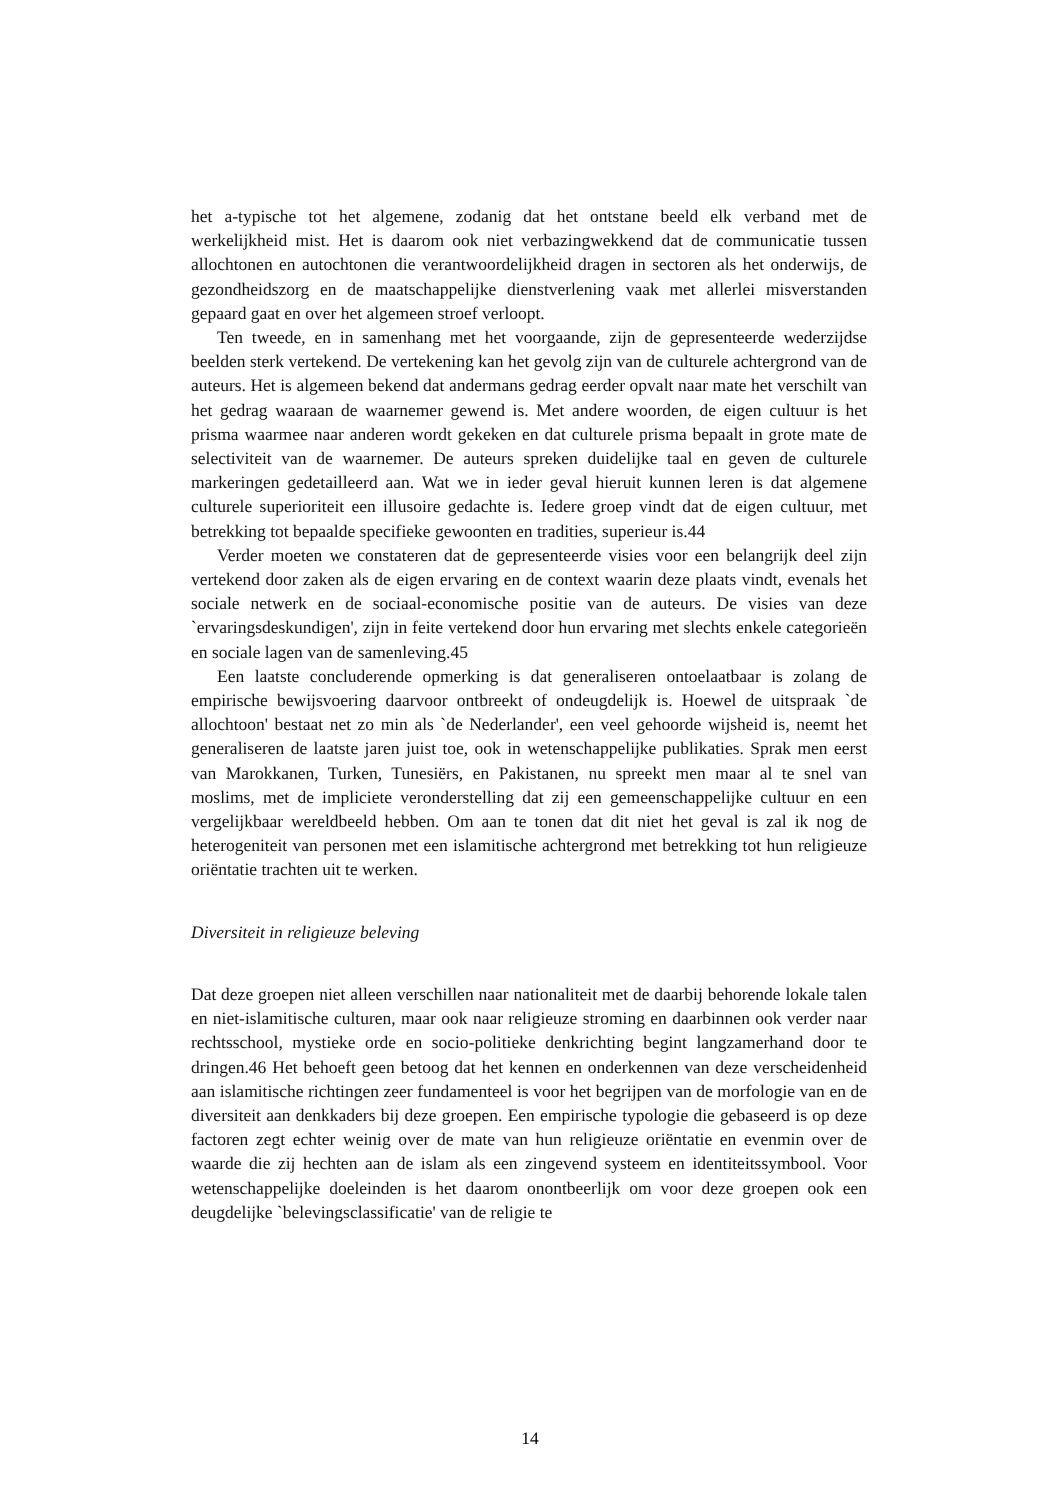het a-typische tot het algemene, zodanig dat het ontstane beeld elk verband met de werkelijkheid mist. Het is daarom ook niet verbazingwekkend dat de communicatie tussen allochtonen en autochtonen die verantwoordelijkheid dragen in sectoren als het onderwijs, de gezondheidszorg en de maatschappelijke dienstverlening vaak met allerlei misverstanden gepaard gaat en over het algemeen stroef verloopt.
Ten tweede, en in samenhang met het voorgaande, zijn de gepresenteerde wederzijdse beelden sterk vertekend. De vertekening kan het gevolg zijn van de culturele achtergrond van de auteurs. Het is algemeen bekend dat andermans gedrag eerder opvalt naar mate het verschilt van het gedrag waaraan de waarnemer gewend is. Met andere woorden, de eigen cultuur is het prisma waarmee naar anderen wordt gekeken en dat culturele prisma bepaalt in grote mate de selectiviteit van de waarnemer. De auteurs spreken duidelijke taal en geven de culturele markeringen gedetailleerd aan. Wat we in ieder geval hieruit kunnen leren is dat algemene culturele superioriteit een illusoire gedachte is. Iedere groep vindt dat de eigen cultuur, met betrekking tot bepaalde specifieke gewoonten en tradities, superieur is.44
Verder moeten we constateren dat de gepresenteerde visies voor een belangrijk deel zijn vertekend door zaken als de eigen ervaring en de context waarin deze plaats vindt, evenals het sociale netwerk en de sociaal-economische positie van de auteurs. De visies van deze `ervaringsdeskundigen', zijn in feite vertekend door hun ervaring met slechts enkele categorieën en sociale lagen van de samenleving.45
Een laatste concluderende opmerking is dat generaliseren ontoelaatbaar is zolang de empirische bewijsvoering daarvoor ontbreekt of ondeugdelijk is. Hoewel de uitspraak `de allochtoon' bestaat net zo min als `de Nederlander', een veel gehoorde wijsheid is, neemt het generaliseren de laatste jaren juist toe, ook in wetenschappelijke publikaties. Sprak men eerst van Marokkanen, Turken, Tunesiërs, en Pakistanen, nu spreekt men maar al te snel van moslims, met de impliciete veronderstelling dat zij een gemeenschappelijke cultuur en een vergelijkbaar wereldbeeld hebben. Om aan te tonen dat dit niet het geval is zal ik nog de heterogeniteit van personen met een islamitische achtergrond met betrekking tot hun religieuze oriëntatie trachten uit te werken.
Diversiteit in religieuze beleving
Dat deze groepen niet alleen verschillen naar nationaliteit met de daarbij behorende lokale talen en niet-islamitische culturen, maar ook naar religieuze stroming en daarbinnen ook verder naar rechtsschool, mystieke orde en socio-politieke denkrichting begint langzamerhand door te dringen.46 Het behoeft geen betoog dat het kennen en onderkennen van deze verscheidenheid aan islamitische richtingen zeer fundamenteel is voor het begrijpen van de morfologie van en de diversiteit aan denkkaders bij deze groepen. Een empirische typologie die gebaseerd is op deze factoren zegt echter weinig over de mate van hun religieuze oriëntatie en evenmin over de waarde die zij hechten aan de islam als een zingevend systeem en identiteitssymbool. Voor wetenschappelijke doeleinden is het daarom onontbeerlijk om voor deze groepen ook een deugdelijke `belevingsclassificatie' van de religie te
14